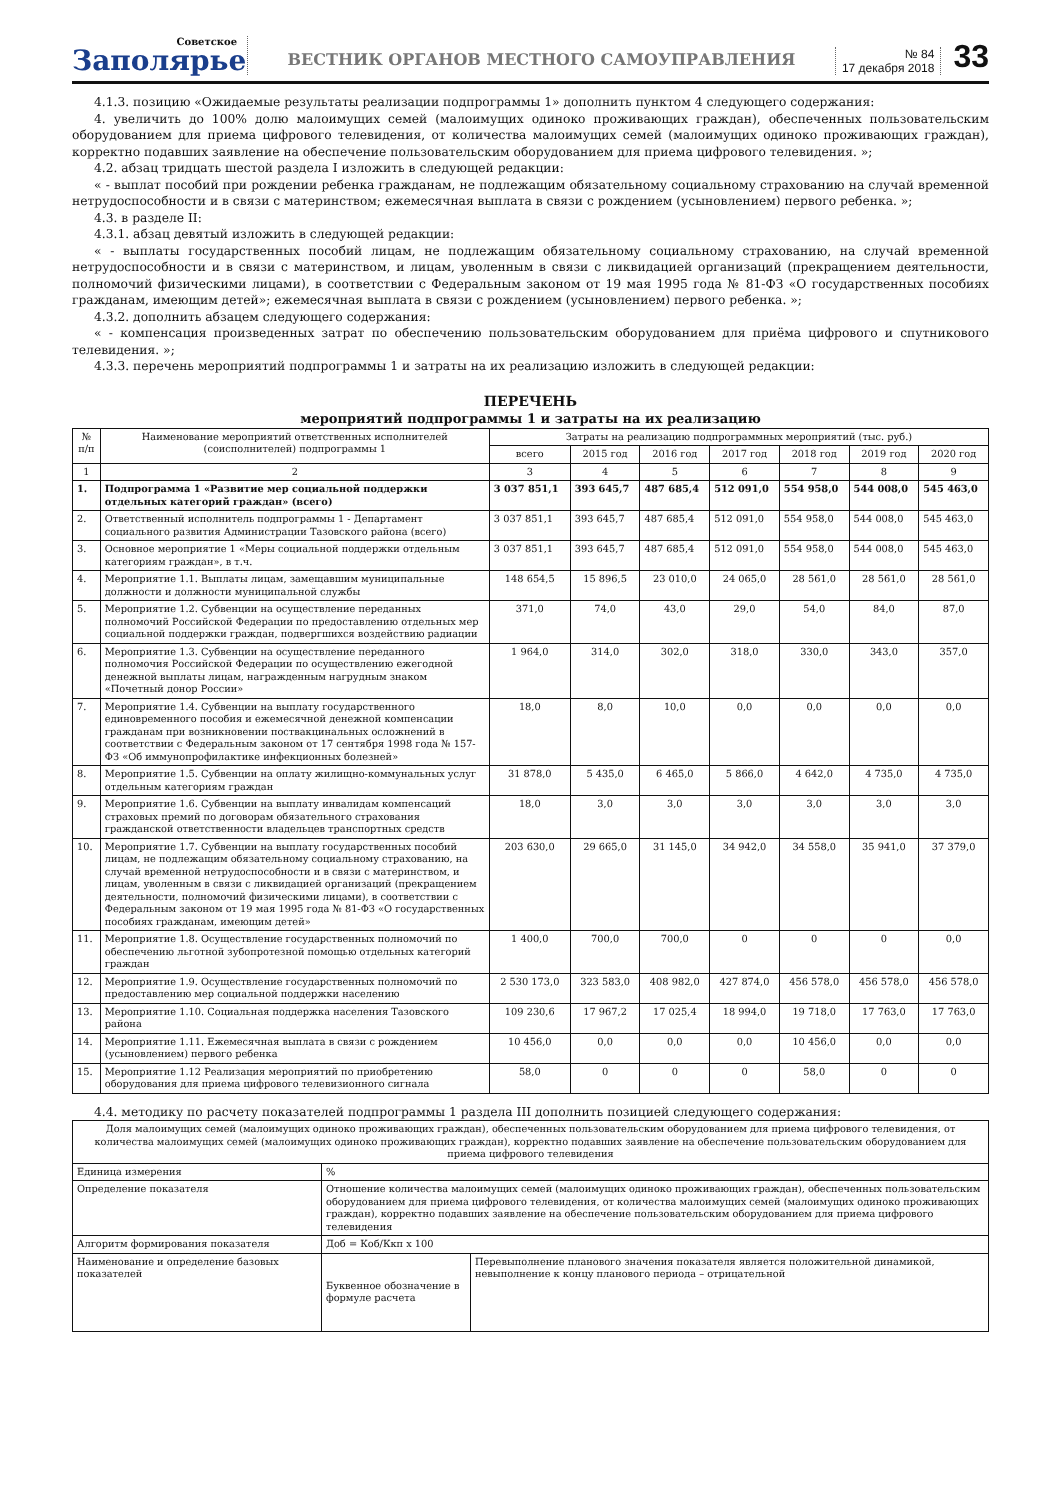Советское
Заполярье
ВЕСТНИК ОРГАНОВ МЕСТНОГО САМОУПРАВЛЕНИЯ
№ 84
17 декабря 2018
33
4.1.3. позицию «Ожидаемые результаты реализации подпрограммы 1» дополнить пунктом 4 следующего содержания:
4. увеличить до 100% долю малоимущих семей (малоимущих одиноко проживающих граждан), обеспеченных пользовательским оборудованием для приема цифрового телевидения, от количества малоимущих семей (малоимущих одиноко проживающих граждан), корректно подавших заявление на обеспечение пользовательским оборудованием для приема цифрового телевидения. »;
4.2. абзац тридцать шестой раздела I изложить в следующей редакции:
« - выплат пособий при рождении ребенка гражданам, не подлежащим обязательному социальному страхованию на случай временной нетрудоспособности и в связи с материнством; ежемесячная выплата в связи с рождением (усыновлением) первого ребенка. »;
4.3. в разделе II:
4.3.1. абзац девятый изложить в следующей редакции:
« - выплаты государственных пособий лицам, не подлежащим обязательному социальному страхованию, на случай временной нетрудоспособности и в связи с материнством, и лицам, уволенным в связи с ликвидацией организаций (прекращением деятельности, полномочий физическими лицами), в соответствии с Федеральным законом от 19 мая 1995 года № 81-ФЗ «О государственных пособиях гражданам, имеющим детей»; ежемесячная выплата в связи с рождением (усыновлением) первого ребенка. »;
4.3.2. дополнить абзацем следующего содержания:
« - компенсация произведенных затрат по обеспечению пользовательским оборудованием для приёма цифрового и спутникового телевидения. »;
4.3.3. перечень мероприятий подпрограммы 1 и затраты на их реализацию изложить в следующей редакции:
ПЕРЕЧЕНЬ
мероприятий подпрограммы 1 и затраты на их реализацию
| № п/п | Наименование мероприятий ответственных исполнителей (соисполнителей) подпрограммы 1 | Затраты на реализацию подпрограммных мероприятий (тыс. руб.) | | | | | | |
| --- | --- | --- | --- | --- | --- | --- | --- | --- |
| | | всего | 2015 год | 2016 год | 2017 год | 2018 год | 2019 год | 2020 год |
| 1 | 2 | 3 | 4 | 5 | 6 | 7 | 8 | 9 |
| 1. | Подпрограмма 1 «Развитие мер социальной поддержки отдельных категорий граждан» (всего) | 3 037 851,1 | 393 645,7 | 487 685,4 | 512 091,0 | 554 958,0 | 544 008,0 | 545 463,0 |
| 2. | Ответственный исполнитель подпрограммы 1 - Департамент социального развития Администрации Тазовского района (всего) | 3 037 851,1 | 393 645,7 | 487 685,4 | 512 091,0 | 554 958,0 | 544 008,0 | 545 463,0 |
| 3. | Основное мероприятие 1 «Меры социальной поддержки отдельным категориям граждан», в т.ч. | 3 037 851,1 | 393 645,7 | 487 685,4 | 512 091,0 | 554 958,0 | 544 008,0 | 545 463,0 |
| 4. | Мероприятие 1.1. Выплаты лицам, замещавшим муниципальные должности и должности муниципальной службы | 148 654,5 | 15 896,5 | 23 010,0 | 24 065,0 | 28 561,0 | 28 561,0 | 28 561,0 |
| 5. | Мероприятие 1.2. Субвенции на осуществление переданных полномочий Российской Федерации по предоставлению отдельных мер социальной поддержки граждан, подвергшихся воздействию радиации | 371,0 | 74,0 | 43,0 | 29,0 | 54,0 | 84,0 | 87,0 |
| 6. | Мероприятие 1.3. Субвенции на осуществление переданного полномочия Российской Федерации по осуществлению ежегодной денежной выплаты лицам, награжденным нагрудным знаком «Почетный донор России» | 1 964,0 | 314,0 | 302,0 | 318,0 | 330,0 | 343,0 | 357,0 |
| 7. | Мероприятие 1.4. Субвенции на выплату государственного единовременного пособия и ежемесячной денежной компенсации гражданам при возникновении поствакцинальных осложнений в соответствии с Федеральным законом от 17 сентября 1998 года № 157-ФЗ «Об иммунопрофилактике инфекционных болезней» | 18,0 | 8,0 | 10,0 | 0,0 | 0,0 | 0,0 | 0,0 |
| 8. | Мероприятие 1.5. Субвенции на оплату жилищно-коммунальных услуг отдельным категориям граждан | 31 878,0 | 5 435,0 | 6 465,0 | 5 866,0 | 4 642,0 | 4 735,0 | 4 735,0 |
| 9. | Мероприятие 1.6. Субвенции на выплату инвалидам компенсаций страховых премий по договорам обязательного страхования гражданской ответственности владельцев транспортных средств | 18,0 | 3,0 | 3,0 | 3,0 | 3,0 | 3,0 | 3,0 |
| 10. | Мероприятие 1.7. Субвенции на выплату государственных пособий лицам, не подлежащим обязательному социальному страхованию, на случай временной нетрудоспособности и в связи с материнством, и лицам, уволенным в связи с ликвидацией организаций (прекращением деятельности, полномочий физическими лицами), в соответствии с Федеральным законом от 19 мая 1995 года № 81-ФЗ «О государственных пособиях гражданам, имеющим детей» | 203 630,0 | 29 665,0 | 31 145,0 | 34 942,0 | 34 558,0 | 35 941,0 | 37 379,0 |
| 11. | Мероприятие 1.8. Осуществление государственных полномочий по обеспечению льготной зубопротезной помощью отдельных категорий граждан | 1 400,0 | 700,0 | 700,0 | 0 | 0 | 0 | 0,0 |
| 12. | Мероприятие 1.9. Осуществление государственных полномочий по предоставлению мер социальной поддержки населению | 2 530 173,0 | 323 583,0 | 408 982,0 | 427 874,0 | 456 578,0 | 456 578,0 | 456 578,0 |
| 13. | Мероприятие 1.10. Социальная поддержка населения Тазовского района | 109 230,6 | 17 967,2 | 17 025,4 | 18 994,0 | 19 718,0 | 17 763,0 | 17 763,0 |
| 14. | Мероприятие 1.11. Ежемесячная выплата в связи с рождением (усыновлением) первого ребенка | 10 456,0 | 0,0 | 0,0 | 0,0 | 10 456,0 | 0,0 | 0,0 |
| 15. | Мероприятие 1.12 Реализация мероприятий по приобретению оборудования для приема цифрового телевизионного сигнала | 58,0 | 0 | 0 | 0 | 58,0 | 0 | 0 |
4.4. методику по расчету показателей подпрограммы 1 раздела III дополнить позицией следующего содержания:
| Доля малоимущих семей (малоимущих одиноко проживающих граждан), обеспеченных пользовательским оборудованием для приема цифрового телевидения, от количества малоимущих семей (малоимущих одиноко проживающих граждан), корректно подавших заявление на обеспечение пользовательским оборудованием для приема цифрового телевидения | | |
| Единица измерения | % | |
| Определение показателя | Отношение количества малоимущих семей (малоимущих одиноко проживающих граждан), обеспеченных пользовательским оборудованием для приема цифрового телевидения, от количества малоимущих семей (малоимущих одиноко проживающих граждан), корректно подавших заявление на обеспечение пользовательским оборудованием для приема цифрового телевидения | |
| Алгоритм формирования показателя | Доб = Коб/Ккп х 100 | |
| Наименование и определение базовых показателей | Буквенное обозначение в формуле расчета | Перевыполнение планового значения показателя является положительной динамикой, невыполнение к концу планового периода – отрицательной |